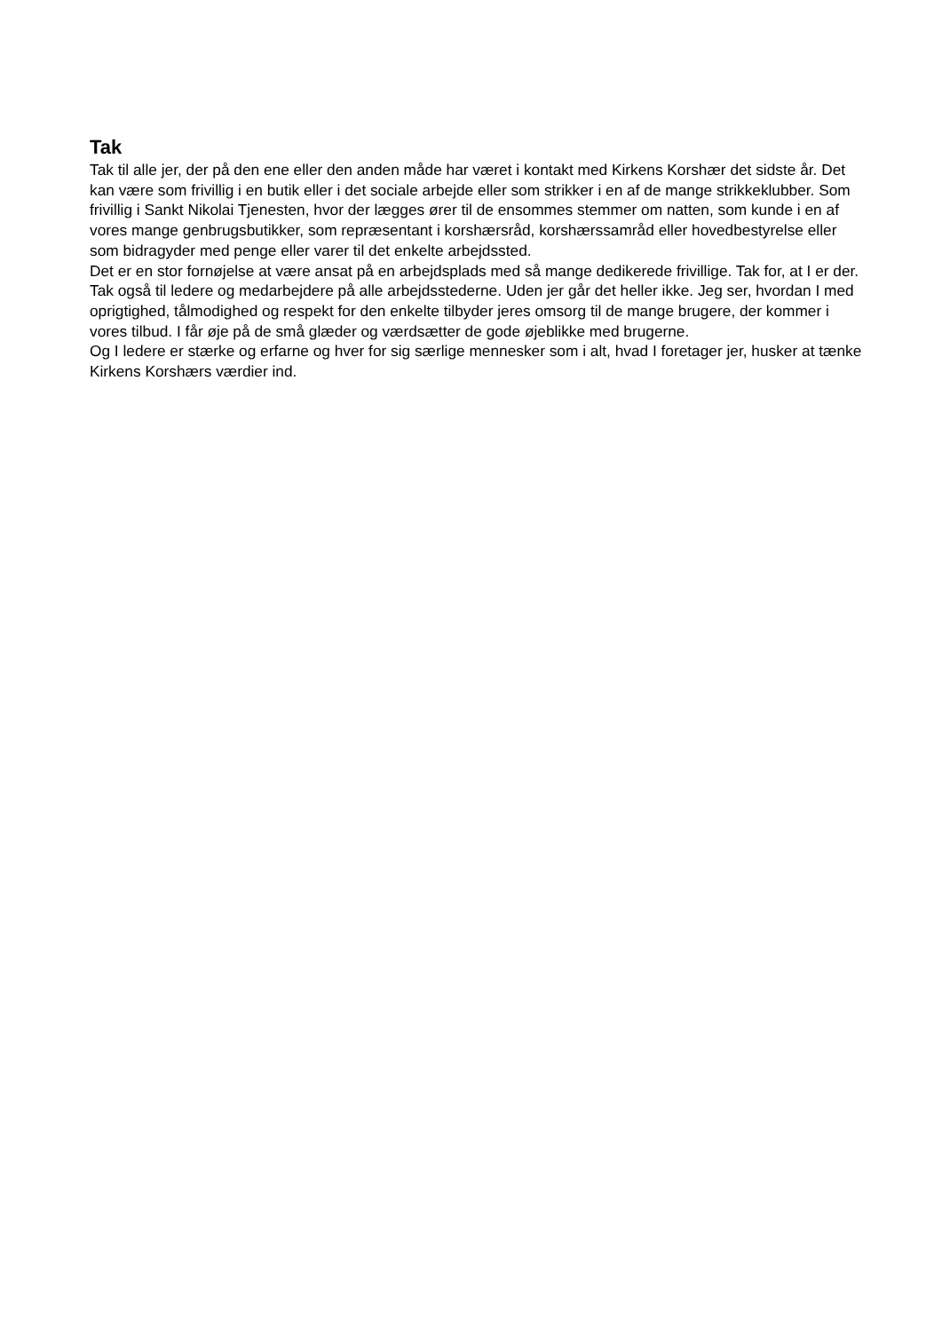Tak
Tak til alle jer, der på den ene eller den anden måde har været i kontakt med Kirkens Korshær det sidste år. Det kan være som frivillig i en butik eller i det sociale arbejde eller som strikker i en af de mange strikkeklubber. Som frivillig i Sankt Nikolai Tjenesten, hvor der lægges ører til de ensommes stemmer om natten, som kunde i en af vores mange genbrugsbutikker, som repræsentant i korshærsråd, korshærssamråd eller hovedbestyrelse eller som bidragyder med penge eller varer til det enkelte arbejdssted.
Det er en stor fornøjelse at være ansat på en arbejdsplads med så mange dedikerede frivillige. Tak for, at I er der.
Tak også til ledere og medarbejdere på alle arbejdsstederne. Uden jer går det heller ikke. Jeg ser, hvordan I med oprigtighed, tålmodighed og respekt for den enkelte tilbyder jeres omsorg til de mange brugere, der kommer i vores tilbud. I får øje på de små glæder og værdsætter de gode øjeblikke med brugerne.
Og I ledere er stærke og erfarne og hver for sig særlige mennesker som i alt, hvad I foretager jer, husker at tænke Kirkens Korshærs værdier ind.